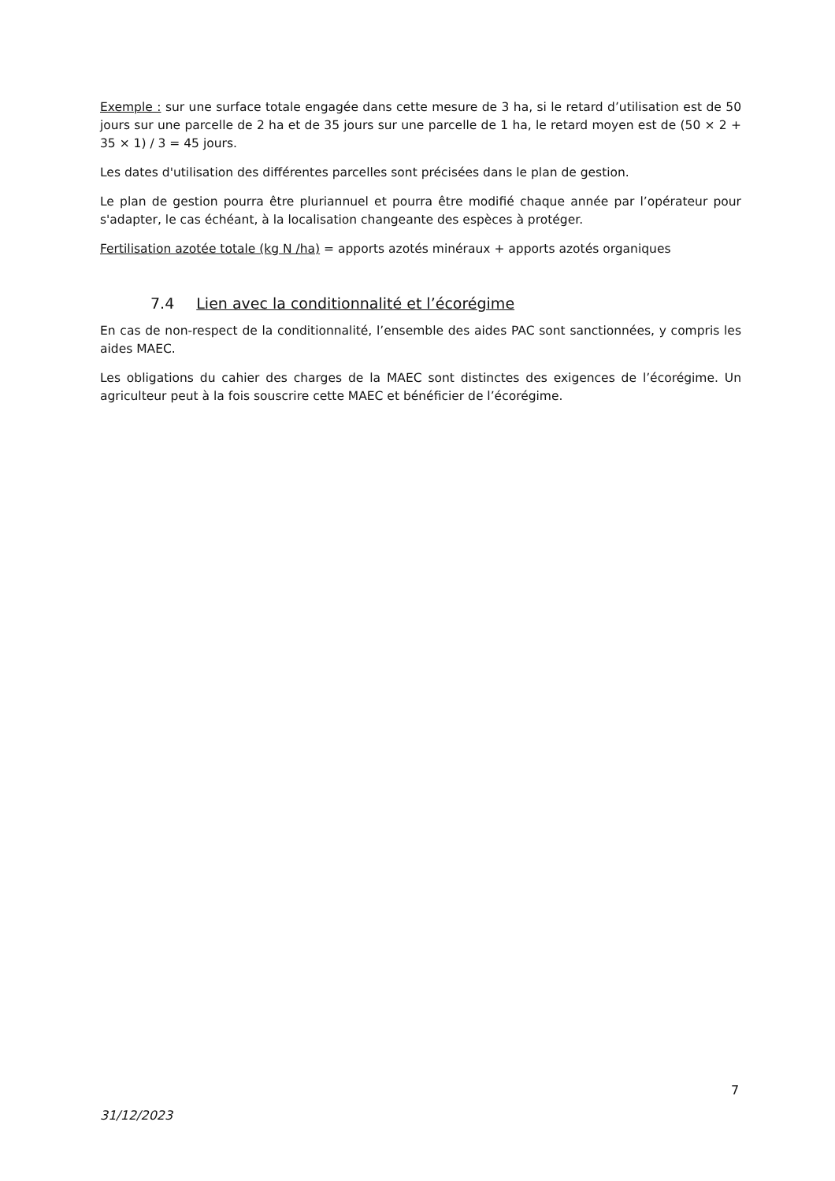Exemple : sur une surface totale engagée dans cette mesure de 3 ha, si le retard d’utilisation est de 50 jours sur une parcelle de 2 ha et de 35 jours sur une parcelle de 1 ha, le retard moyen est de (50 × 2 + 35 × 1) / 3 = 45 jours.
Les dates d'utilisation des différentes parcelles sont précisées dans le plan de gestion.
Le plan de gestion pourra être pluriannuel et pourra être modifié chaque année par l’opérateur pour s'adapter, le cas échéant, à la localisation changeante des espèces à protéger.
Fertilisation azotée totale (kg N /ha) = apports azotés minéraux + apports azotés organiques
7.4 Lien avec la conditionnalité et l’écorégime
En cas de non-respect de la conditionnalité, l’ensemble des aides PAC sont sanctionnées, y compris les aides MAEC.
Les obligations du cahier des charges de la MAEC sont distinctes des exigences de l’écorégime. Un agriculteur peut à la fois souscrire cette MAEC et bénéficier de l’écorégime.
7
31/12/2023